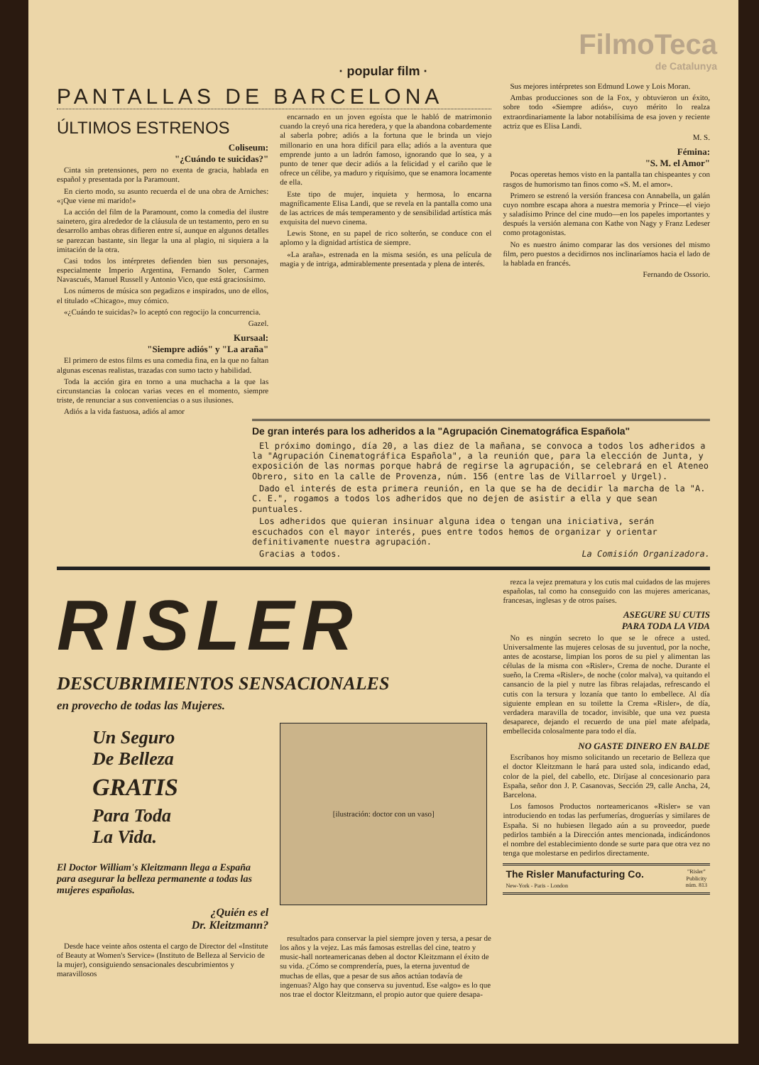FilmoTeca
de Catalunya
· popular film ·
PANTALLAS DE BARCELONA
ÚLTIMOS ESTRENOS
Coliseum:
"¿Cuándo te suicidas?"
Cinta sin pretensiones, pero no exenta de gracia, hablada en español y presentada por la Paramount.
En cierto modo, su asunto recuerda el de una obra de Arniches: «¡Que viene mi marido!»
La acción del film de la Paramount, como la comedia del ilustre sainetero, gira alrededor de la cláusula de un testamento, pero en su desarrollo ambas obras difieren entre sí, aunque en algunos detalles se parezcan bastante, sin llegar la una al plagio, ni siquiera a la imitación de la otra.
Casi todos los intérpretes defienden bien sus personajes, especialmente Imperio Argentina, Fernando Soler, Carmen Navascués, Manuel Russell y Antonio Vico, que está graciosísimo.
Los números de música son pegadizos e inspirados, uno de ellos, el titulado «Chicago», muy cómico.
«¿Cuándo te suicidas?» lo aceptó con regocijo la concurrencia.
Gazel.
Kursaal:
"Siempre adiós" y "La araña"
El primero de estos films es una comedia fina, en la que no faltan algunas escenas realistas, trazadas con sumo tacto y habilidad.
Toda la acción gira en torno a una muchacha a la que las circunstancias la colocan varias veces en el momento, siempre triste, de renunciar a sus conveniencias o a sus ilusiones.
Adiós a la vida fastuosa, adiós al amor
encarnado en un joven egoísta que le habló de matrimonio cuando la creyó una rica heredera, y que la abandona cobardemente al saberla pobre; adiós a la fortuna que le brinda un viejo millonario en una hora difícil para ella; adiós a la aventura que emprende junto a un ladrón famoso, ignorando que lo sea, y a punto de tener que decir adiós a la felicidad y el cariño que le ofrece un célibe, ya maduro y riquísimo, que se enamora locamente de ella.
Este tipo de mujer, inquieta y hermosa, lo encarna magníficamente Elisa Landi, que se revela en la pantalla como una de las actrices de más temperamento y de sensibilidad artística más exquisita del nuevo cinema.
Lewis Stone, en su papel de rico solterón, se conduce con el aplomo y la dignidad artística de siempre.
«La araña», estrenada en la misma sesión, es una película de magia y de intriga, admirablemente presentada y plena de interés.
Sus mejores intérpretes son Edmund Lowe y Lois Moran.
Ambas producciones son de la Fox, y obtuvieron un éxito, sobre todo «Siempre adiós», cuyo mérito lo realza extraordinariamente la labor notabilísima de esa joven y reciente actriz que es Elisa Landi.
M. S.
Fémina:
"S. M. el Amor"
Pocas operetas hemos visto en la pantalla tan chispeantes y con rasgos de humorismo tan finos como «S. M. el amor».
Primero se estrenó la versión francesa con Annabella, un galán cuyo nombre escapa ahora a nuestra memoria y Prince—el viejo y saladísimo Prince del cine mudo—en los papeles importantes y después la versión alemana con Kathe von Nagy y Franz Ledeser como protagonistas.
No es nuestro ánimo comparar las dos versiones del mismo film, pero puestos a decidirnos nos inclinaríamos hacia el lado de la hablada en francés.
Fernando de Ossorio.
De gran interés para los adheridos a la "Agrupación Cinematográfica Española"
El próximo domingo, día 20, a las diez de la mañana, se convoca a todos los adheridos a la "Agrupación Cinematográfica Española", a la reunión que, para la elección de Junta, y exposición de las normas porque habrá de regirse la agrupación, se celebrará en el Ateneo Obrero, sito en la calle de Provenza, núm. 156 (entre las de Villarroel y Urgel).
Dado el interés de esta primera reunión, en la que se ha de decidir la marcha de la "A. C. E.", rogamos a todos los adheridos que no dejen de asistir a ella y que sean puntuales.
Los adheridos que quieran insinuar alguna idea o tengan una iniciativa, serán escuchados con el mayor interés, pues entre todos hemos de organizar y orientar definitivamente nuestra agrupación.
Gracias a todos. La Comisión Organizadora.
RISLER
DESCUBRIMIENTOS SENSACIONALES
en provecho de todas las Mujeres.
Un Seguro
De Belleza
GRATIS
Para Toda
La Vida.
El Doctor William's Kleitzmann llega a España para asegurar la belleza permanente a todas las mujeres españolas.
¿Quién es el
Dr. Kleitzmann?
Desde hace veinte años ostenta el cargo de Director del «Institute of Beauty at Women's Service» (Instituto de Belleza al Servicio de la mujer), consiguiendo sensacionales descubrimientos y maravillosos
[ilustración: doctor con un vaso]
resultados para conservar la piel siempre joven y tersa, a pesar de los años y la vejez. Las más famosas estrellas del cine, teatro y music-hall norteamericanas deben al doctor Kleitzmann el éxito de su vida. ¿Cómo se comprendería, pues, la eterna juventud de muchas de ellas, que a pesar de sus años actúan todavía de ingenuas? Algo hay que conserva su juventud. Ese «algo» es lo que nos trae el doctor Kleitzmann, el propio autor que quiere desapa-
rezca la vejez prematura y los cutis mal cuidados de las mujeres españolas, tal como ha conseguido con las mujeres americanas, francesas, inglesas y de otros países.
ASEGURE SU CUTIS
PARA TODA LA VIDA
No es ningún secreto lo que se le ofrece a usted. Universalmente las mujeres celosas de su juventud, por la noche, antes de acostarse, limpian los poros de su piel y alimentan las células de la misma con «Risler», Crema de noche. Durante el sueño, la Crema «Risler», de noche (color malva), va quitando el cansancio de la piel y nutre las fibras relajadas, refrescando el cutis con la tersura y lozanía que tanto lo embellece. Al día siguiente emplean en su toilette la Crema «Risler», de día, verdadera maravilla de tocador, invisible, que una vez puesta desaparece, dejando el recuerdo de una piel mate afelpada, embellecida colosalmente para todo el día.
NO GASTE DINERO EN BALDE
Escríbanos hoy mismo solicitando un recetario de Belleza que el doctor Kleitzmann le hará para usted sola, indicando edad, color de la piel, del cabello, etc. Diríjase al concesionario para España, señor don J. P. Casanovas, Sección 29, calle Ancha, 24, Barcelona.
Los famosos Productos norteamericanos «Risler» se van introduciendo en todas las perfumerías, droguerías y similares de España. Si no hubiesen llegado aún a su proveedor, puede pedirlos también a la Dirección antes mencionada, indicándonos el nombre del establecimiento donde se surte para que otra vez no tenga que molestarse en pedirlos directamente.
The Risler Manufacturing Co.
New-York - Paris - London
"Risler"
Publicity
núm. 813